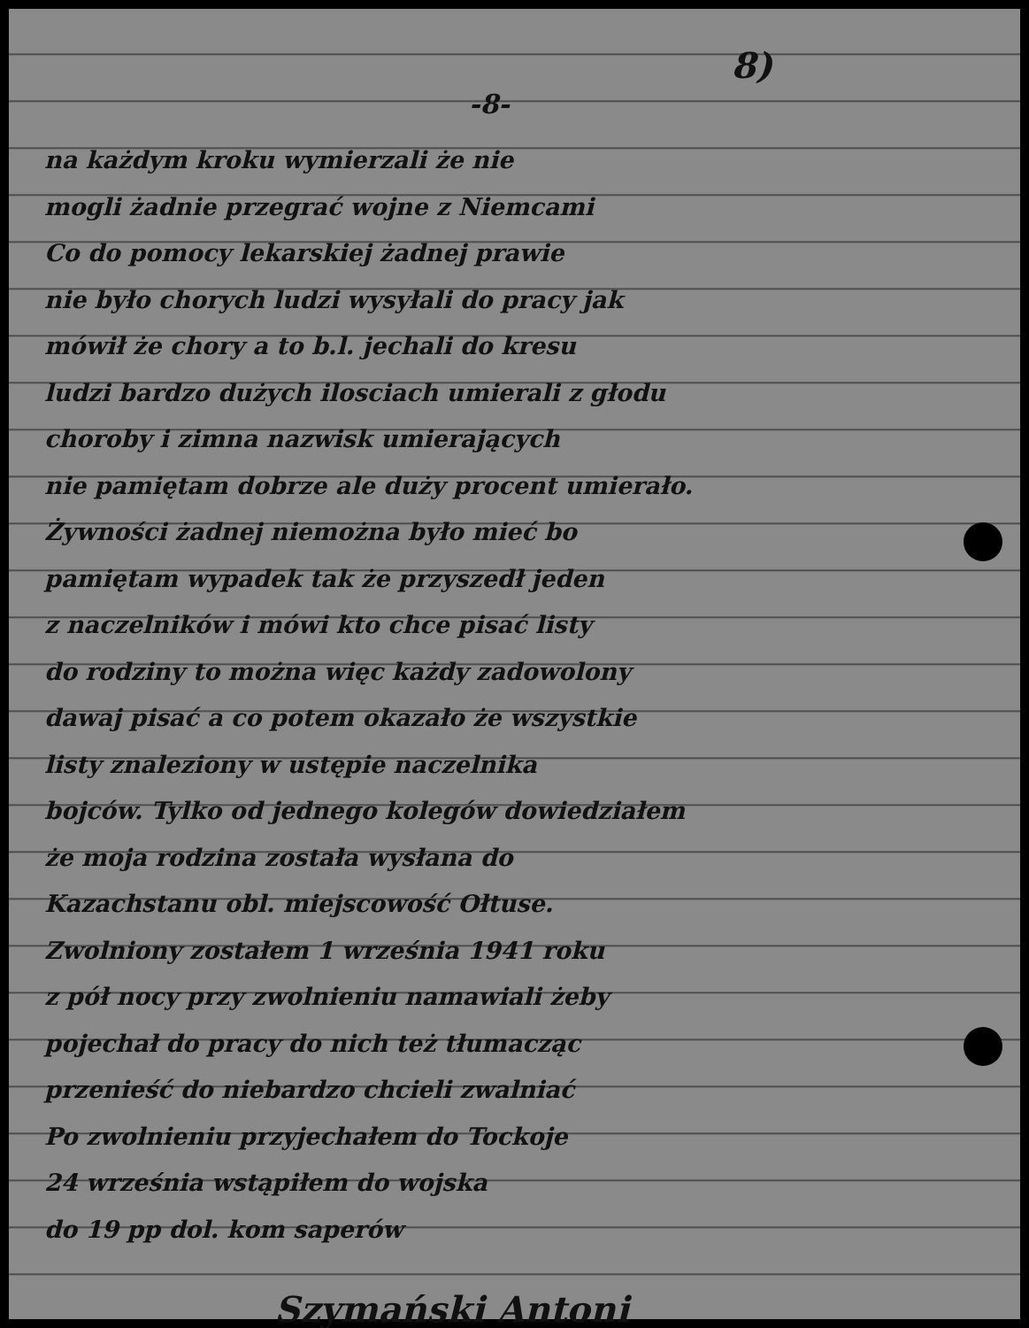8)
-8-
na każdym kroku wymierzali że nie
mogli żadnie przegrać wojne z Niemcami
Co do pomocy lekarskiej żadnej prawie
nie było chorych ludzi wysyłali do pracy jak
mówił że chory a to b.l. jechali do kresu
ludzi bardzo dużych ilosciach umierali z głodu
choroby i zimna nazwisk umierających
nie pamiętam dobrze ale duży procent umierało.
Żywności żadnej niemożna było mieć bo
pamiętam wypadek tak że przyszedł jeden
z naczelników i mówi kto chce pisać listy
do rodziny to można więc każdy zadowolony
dawaj pisać a co potem okazało że wszystkie
listy znaleziony w ustępie naczelnika
bojców. Tylko od jednego kolegów dowiedziałem
że moja rodzina została wysłana do
Kazachstanu obl. miejscowość Ołtuse.
Zwolniony zostałem 1 września 1941 roku
z pół nocy przy zwolnieniu namawiali żeby
pojechał do pracy do nich też tłumacząc
przenieść do niebardzo chcieli zwalniać
Po zwolnieniu przyjechałem do Tockoje
24 września wstąpiłem do wojska
do 19 pp dol. kom saperów
Szymański Antoni